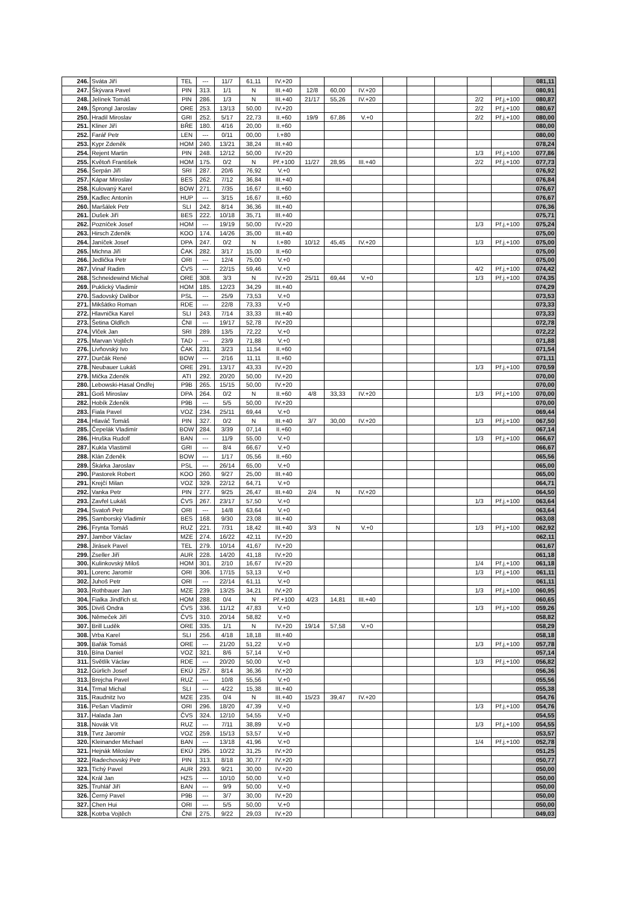| 246. | Sváta Jiří | TEL | --- | 11/7 | 61,11 | IV.+20 | | | | | | | | | 081,11 |
| 247. | Škývara Pavel | PIN | 313. | 1/1 | N | III.+40 | 12/8 | 60,00 | IV.+20 | | | | | | 080,91 |
| 248. | Jelínek Tomáš | PIN | 286. | 1/3 | N | III.+40 | 21/17 | 55,26 | IV.+20 | | | | 2/2 | Př.j.+100 | 080,87 |
| 249. | Šprongl Jaroslav | ORE | 253. | 13/13 | 50,00 | IV.+20 | | | | | | | 2/2 | Př.j.+100 | 080,67 |
| 250. | Hradil Miroslav | GRI | 252. | 5/17 | 22,73 | II.+60 | 19/9 | 67,86 | V.+0 | | | | 2/2 | Př.j.+100 | 080,00 |
| 251. | Kliner Jiří | BŘE | 180. | 4/16 | 20,00 | II.+60 | | | | | | | | | 080,00 |
| 252. | Farář Petr | LEN | --- | 0/11 | 00,00 | I.+80 | | | | | | | | | 080,00 |
| 253. | Kypr Zdeněk | HOM | 240. | 13/21 | 38,24 | III.+40 | | | | | | | | | 078,24 |
| 254. | Rejent Martin | PIN | 248. | 12/12 | 50,00 | IV.+20 | | | | | | | 1/3 | Př.j.+100 | 077,86 |
| 255. | Květoň František | HOM | 175. | 0/2 | N | Př.+100 | 11/27 | 28,95 | III.+40 | | | | 2/2 | Př.j.+100 | 077,73 |
| 256. | Šerpán Jiří | SRI | 287. | 20/6 | 76,92 | V.+0 | | | | | | | | | 076,92 |
| 257. | Kápar Miroslav | BES | 262. | 7/12 | 36,84 | III.+40 | | | | | | | | | 076,84 |
| 258. | Kulovaný Karel | BOW | 271. | 7/35 | 16,67 | II.+60 | | | | | | | | | 076,67 |
| 259. | Kadlec Antonín | HUP | --- | 3/15 | 16,67 | II.+60 | | | | | | | | | 076,67 |
| 260. | Maršálek Petr | SLI | 242. | 8/14 | 36,36 | III.+40 | | | | | | | | | 076,36 |
| 261. | Dušek Jiří | BES | 222. | 10/18 | 35,71 | III.+40 | | | | | | | | | 075,71 |
| 262. | Pozníček Josef | HOM | --- | 19/19 | 50,00 | IV.+20 | | | | | | | 1/3 | Př.j.+100 | 075,24 |
| 263. | Hirsch Zdeněk | KOO | 174. | 14/26 | 35,00 | III.+40 | | | | | | | | | 075,00 |
| 264. | Janíček Josef | DPA | 247. | 0/2 | N | I.+80 | 10/12 | 45,45 | IV.+20 | | | | 1/3 | Př.j.+100 | 075,00 |
| 265. | Michna Jiří | ČAK | 282. | 3/17 | 15,00 | II.+60 | | | | | | | | | 075,00 |
| 266. | Jedlička Petr | ORI | --- | 12/4 | 75,00 | V.+0 | | | | | | | | | 075,00 |
| 267. | Vinař Radim | ČVS | --- | 22/15 | 59,46 | V.+0 | | | | | | | 4/2 | Př.j.+100 | 074,42 |
| 268. | Schneidewind Michal | ORE | 308. | 3/3 | N | IV.+20 | 25/11 | 69,44 | V.+0 | | | | 1/3 | Př.j.+100 | 074,35 |
| 269. | Puklický Vladimír | HOM | 185. | 12/23 | 34,29 | III.+40 | | | | | | | | | 074,29 |
| 270. | Sadovský Dalibor | PSL | --- | 25/9 | 73,53 | V.+0 | | | | | | | | | 073,53 |
| 271. | Mikšátko Roman | RDE | --- | 22/8 | 73,33 | V.+0 | | | | | | | | | 073,33 |
| 272. | Hlavnička Karel | SLI | 243. | 7/14 | 33,33 | III.+40 | | | | | | | | | 073,33 |
| 273. | Šetina Oldřich | ČNI | --- | 19/17 | 52,78 | IV.+20 | | | | | | | | | 072,78 |
| 274. | Vlček Jan | SRI | 289. | 13/5 | 72,22 | V.+0 | | | | | | | | | 072,22 |
| 275. | Marvan Vojtěch | TAD | --- | 23/9 | 71,88 | V.+0 | | | | | | | | | 071,88 |
| 276. | Livňovský Ivo | ČAK | 231. | 3/23 | 11,54 | II.+60 | | | | | | | | | 071,54 |
| 277. | Durčák René | BOW | --- | 2/16 | 11,11 | II.+60 | | | | | | | | | 071,11 |
| 278. | Neubauer Lukáš | ORE | 291. | 13/17 | 43,33 | IV.+20 | | | | | | | 1/3 | Př.j.+100 | 070,59 |
| 279. | Mička Zdeněk | ATI | 292. | 20/20 | 50,00 | IV.+20 | | | | | | | | | 070,00 |
| 280. | Lebowski-Hasal Ondřej | P9B | 265. | 15/15 | 50,00 | IV.+20 | | | | | | | | | 070,00 |
| 281. | Goiš Miroslav | DPA | 264. | 0/2 | N | II.+60 | 4/8 | 33,33 | IV.+20 | | | | 1/3 | Př.j.+100 | 070,00 |
| 282. | Hobík Zdeněk | P9B | --- | 5/5 | 50,00 | IV.+20 | | | | | | | | | 070,00 |
| 283. | Fiala Pavel | VOZ | 234. | 25/11 | 69,44 | V.+0 | | | | | | | | | 069,44 |
| 284. | Hlaváč Tomáš | PIN | 327. | 0/2 | N | III.+40 | 3/7 | 30,00 | IV.+20 | | | | 1/3 | Př.j.+100 | 067,50 |
| 285. | Čepelák Vladimír | BOW | 284. | 3/39 | 07,14 | II.+60 | | | | | | | | | 067,14 |
| 286. | Hruška Rudolf | BAN | --- | 11/9 | 55,00 | V.+0 | | | | | | | 1/3 | Př.j.+100 | 066,67 |
| 287. | Kukla Vlastimil | GRI | --- | 8/4 | 66,67 | V.+0 | | | | | | | | | 066,67 |
| 288. | Klán Zdeněk | BOW | --- | 1/17 | 05,56 | II.+60 | | | | | | | | | 065,56 |
| 289. | Škárka Jaroslav | PSL | --- | 26/14 | 65,00 | V.+0 | | | | | | | | | 065,00 |
| 290. | Pastorek Robert | KOO | 260. | 9/27 | 25,00 | III.+40 | | | | | | | | | 065,00 |
| 291. | Krejčí Milan | VOZ | 329. | 22/12 | 64,71 | V.+0 | | | | | | | | | 064,71 |
| 292. | Vanka Petr | PIN | 277. | 9/25 | 26,47 | III.+40 | 2/4 | N | IV.+20 | | | | | | 064,50 |
| 293. | Zavřel Lukáš | ČVS | 267. | 23/17 | 57,50 | V.+0 | | | | | | | 1/3 | Př.j.+100 | 063,64 |
| 294. | Svatoň Petr | ORI | --- | 14/8 | 63,64 | V.+0 | | | | | | | | | 063,64 |
| 295. | Samborský Vladimír | BES | 168. | 9/30 | 23,08 | III.+40 | | | | | | | | | 063,08 |
| 296. | Frynta Tomáš | RUZ | 221. | 7/31 | 18,42 | III.+40 | 3/3 | N | V.+0 | | | | 1/3 | Př.j.+100 | 062,92 |
| 297. | Jambor Václav | MZE | 274. | 16/22 | 42,11 | IV.+20 | | | | | | | | | 062,11 |
| 298. | Jirásek Pavel | TEL | 279. | 10/14 | 41,67 | IV.+20 | | | | | | | | | 061,67 |
| 299. | Zseller Jiří | AUR | 228. | 14/20 | 41,18 | IV.+20 | | | | | | | | | 061,18 |
| 300. | Kulinkovský Miloš | HOM | 301. | 2/10 | 16,67 | IV.+20 | | | | | | | 1/4 | Př.j.+100 | 061,18 |
| 301. | Lorenc Jaromír | ORI | 306. | 17/15 | 53,13 | V.+0 | | | | | | | 1/3 | Př.j.+100 | 061,11 |
| 302. | Juhoš Petr | ORI | --- | 22/14 | 61,11 | V.+0 | | | | | | | | | 061,11 |
| 303. | Rothbauer Jan | MZE | 239. | 13/25 | 34,21 | IV.+20 | | | | | | | 1/3 | Př.j.+100 | 060,95 |
| 304. | Fialka Jindřich st. | HOM | 288. | 0/4 | N | Př.+100 | 4/23 | 14,81 | III.+40 | | | | | | 060,65 |
| 305. | Diviš Ondra | ČVS | 336. | 11/12 | 47,83 | V.+0 | | | | | | | 1/3 | Př.j.+100 | 059,26 |
| 306. | Němeček Jiří | ČVS | 310. | 20/14 | 58,82 | V.+0 | | | | | | | | | 058,82 |
| 307. | Brill Luděk | ORE | 335. | 1/1 | N | IV.+20 | 19/14 | 57,58 | V.+0 | | | | | | 058,29 |
| 308. | Vrba Karel | SLI | 256. | 4/18 | 18,18 | III.+40 | | | | | | | | | 058,18 |
| 309. | Bařák Tomáš | ORE | --- | 21/20 | 51,22 | V.+0 | | | | | | | 1/3 | Př.j.+100 | 057,78 |
| 310. | Bína Daniel | VOZ | 321. | 8/6 | 57,14 | V.+0 | | | | | | | | | 057,14 |
| 311. | Světlík Václav | RDE | --- | 20/20 | 50,00 | V.+0 | | | | | | | 1/3 | Př.j.+100 | 056,82 |
| 312. | Gürlich Josef | EKÚ | 257. | 8/14 | 36,36 | IV.+20 | | | | | | | | | 056,36 |
| 313. | Brejcha Pavel | RUZ | --- | 10/8 | 55,56 | V.+0 | | | | | | | | | 055,56 |
| 314. | Trmal Michal | SLI | --- | 4/22 | 15,38 | III.+40 | | | | | | | | | 055,38 |
| 315. | Raudnitz Ivo | MZE | 235. | 0/4 | N | III.+40 | 15/23 | 39,47 | IV.+20 | | | | | | 054,76 |
| 316. | Pešan Vladimír | ORI | 296. | 18/20 | 47,39 | V.+0 | | | | | | | 1/3 | Př.j.+100 | 054,76 |
| 317. | Halada Jan | ČVS | 324. | 12/10 | 54,55 | V.+0 | | | | | | | | | 054,55 |
| 318. | Novák Vít | RUZ | --- | 7/11 | 38,89 | V.+0 | | | | | | | 1/3 | Př.j.+100 | 054,55 |
| 319. | Tvrz Jaromír | VOZ | 259. | 15/13 | 53,57 | V.+0 | | | | | | | | | 053,57 |
| 320. | Kleinander Michael | BAN | --- | 13/18 | 41,96 | V.+0 | | | | | | | 1/4 | Př.j.+100 | 052,78 |
| 321. | Hejnák Miloslav | EKÚ | 295. | 10/22 | 31,25 | IV.+20 | | | | | | | | | 051,25 |
| 322. | Radechovský Petr | PIN | 313. | 8/18 | 30,77 | IV.+20 | | | | | | | | | 050,77 |
| 323. | Tichý Pavel | AUR | 293. | 9/21 | 30,00 | IV.+20 | | | | | | | | | 050,00 |
| 324. | Král Jan | HZS | --- | 10/10 | 50,00 | V.+0 | | | | | | | | | 050,00 |
| 325. | Truhlář Jiří | BAN | --- | 9/9 | 50,00 | V.+0 | | | | | | | | | 050,00 |
| 326. | Černý Pavel | P9B | --- | 3/7 | 30,00 | IV.+20 | | | | | | | | | 050,00 |
| 327. | Chen Hui | ORI | --- | 5/5 | 50,00 | V.+0 | | | | | | | | | 050,00 |
| 328. | Kotrba Vojtěch | ČNI | 275. | 9/22 | 29,03 | IV.+20 | | | | | | | | | 049,03 |